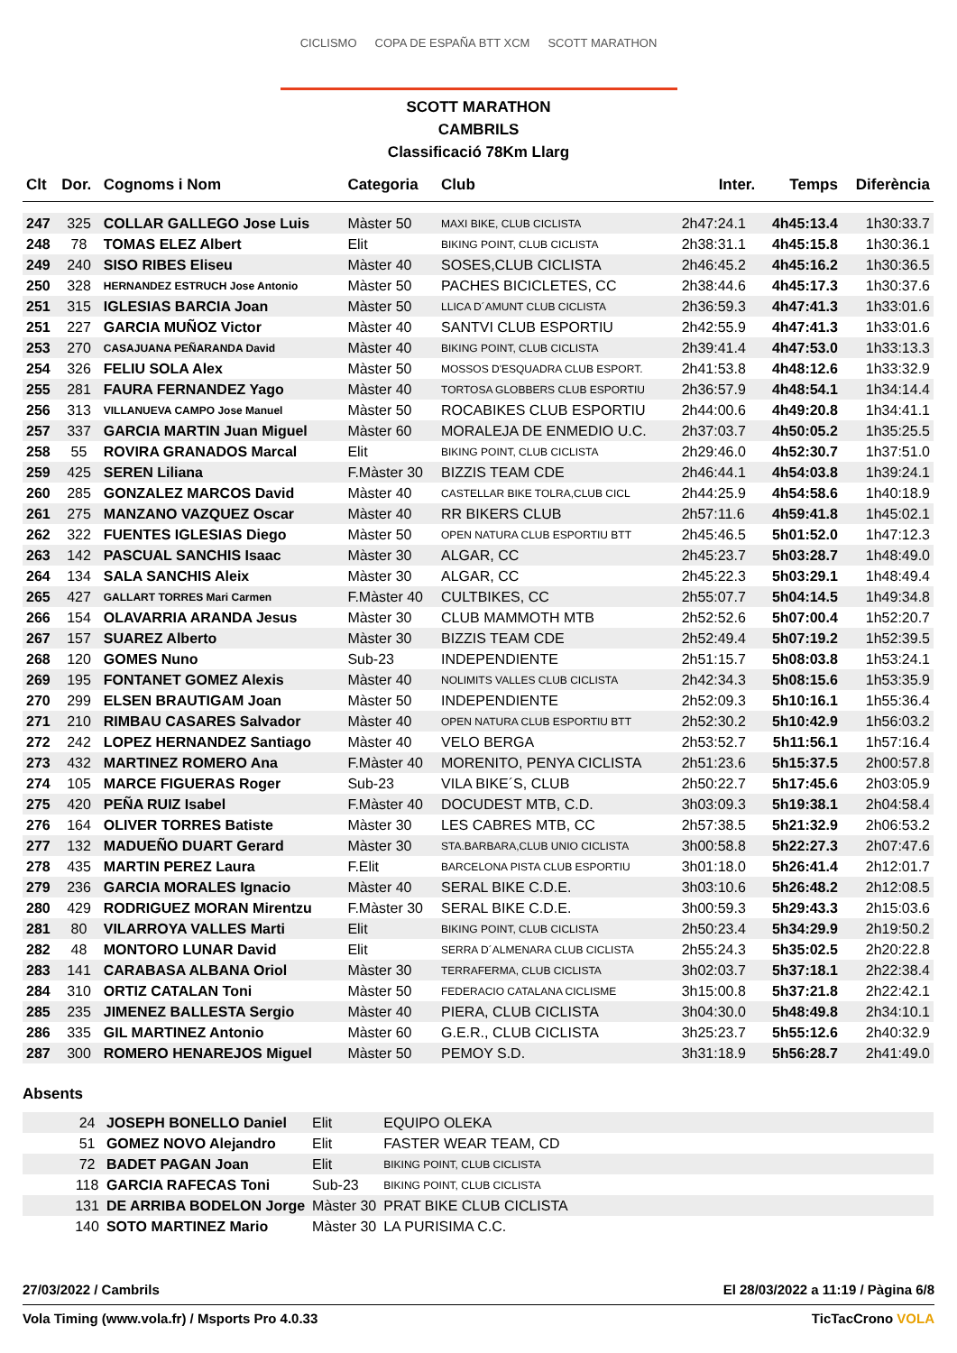CICLISMO COPA DE ESPAÑA BTT XCM SCOTT MARATHON
SCOTT MARATHON
CAMBRILS
Classificació 78Km Llarg
| Clt | Dor. | Cognoms i Nom | Categoria | Club | Inter. | Temps | Diferència |
| --- | --- | --- | --- | --- | --- | --- | --- |
| 247 | 325 | COLLAR GALLEGO Jose Luis | Màster 50 | MAXI BIKE, CLUB CICLISTA | 2h47:24.1 | 4h45:13.4 | 1h30:33.7 |
| 248 | 78 | TOMAS ELEZ Albert | Elit | BIKING POINT, CLUB CICLISTA | 2h38:31.1 | 4h45:15.8 | 1h30:36.1 |
| 249 | 240 | SISO RIBES Eliseu | Màster 40 | SOSES,CLUB CICLISTA | 2h46:45.2 | 4h45:16.2 | 1h30:36.5 |
| 250 | 328 | HERNANDEZ ESTRUCH Jose Antonio | Màster 50 | PACHES BICICLETES, CC | 2h38:44.6 | 4h45:17.3 | 1h30:37.6 |
| 251 | 315 | IGLESIAS BARCIA Joan | Màster 50 | LLICA D´AMUNT CLUB CICLISTA | 2h36:59.3 | 4h47:41.3 | 1h33:01.6 |
| 251 | 227 | GARCIA MUÑOZ Victor | Màster 40 | SANTVI CLUB ESPORTIU | 2h42:55.9 | 4h47:41.3 | 1h33:01.6 |
| 253 | 270 | CASAJUANA PEÑARANDA David | Màster 40 | BIKING POINT, CLUB CICLISTA | 2h39:41.4 | 4h47:53.0 | 1h33:13.3 |
| 254 | 326 | FELIU SOLA Alex | Màster 50 | MOSSOS D'ESQUADRA CLUB ESPORT. | 2h41:53.8 | 4h48:12.6 | 1h33:32.9 |
| 255 | 281 | FAURA FERNANDEZ Yago | Màster 40 | TORTOSA GLOBBERS CLUB ESPORTIU | 2h36:57.9 | 4h48:54.1 | 1h34:14.4 |
| 256 | 313 | VILLANUEVA CAMPO Jose Manuel | Màster 50 | ROCABIKES CLUB ESPORTIU | 2h44:00.6 | 4h49:20.8 | 1h34:41.1 |
| 257 | 337 | GARCIA MARTIN Juan Miguel | Màster 60 | MORALEJA DE ENMEDIO U.C. | 2h37:03.7 | 4h50:05.2 | 1h35:25.5 |
| 258 | 55 | ROVIRA GRANADOS Marcal | Elit | BIKING POINT, CLUB CICLISTA | 2h29:46.0 | 4h52:30.7 | 1h37:51.0 |
| 259 | 425 | SEREN Liliana | F.Màster 30 | BIZZIS TEAM CDE | 2h46:44.1 | 4h54:03.8 | 1h39:24.1 |
| 260 | 285 | GONZALEZ MARCOS David | Màster 40 | CASTELLAR BIKE TOLRA,CLUB CICL | 2h44:25.9 | 4h54:58.6 | 1h40:18.9 |
| 261 | 275 | MANZANO VAZQUEZ Oscar | Màster 40 | RR BIKERS CLUB | 2h57:11.6 | 4h59:41.8 | 1h45:02.1 |
| 262 | 322 | FUENTES IGLESIAS Diego | Màster 50 | OPEN NATURA CLUB ESPORTIU BTT | 2h45:46.5 | 5h01:52.0 | 1h47:12.3 |
| 263 | 142 | PASCUAL SANCHIS Isaac | Màster 30 | ALGAR, CC | 2h45:23.7 | 5h03:28.7 | 1h48:49.0 |
| 264 | 134 | SALA SANCHIS Aleix | Màster 30 | ALGAR, CC | 2h45:22.3 | 5h03:29.1 | 1h48:49.4 |
| 265 | 427 | GALLART TORRES Mari Carmen | F.Màster 40 | CULTBIKES, CC | 2h55:07.7 | 5h04:14.5 | 1h49:34.8 |
| 266 | 154 | OLAVARRIA ARANDA Jesus | Màster 30 | CLUB MAMMOTH MTB | 2h52:52.6 | 5h07:00.4 | 1h52:20.7 |
| 267 | 157 | SUAREZ Alberto | Màster 30 | BIZZIS TEAM CDE | 2h52:49.4 | 5h07:19.2 | 1h52:39.5 |
| 268 | 120 | GOMES Nuno | Sub-23 | INDEPENDIENTE | 2h51:15.7 | 5h08:03.8 | 1h53:24.1 |
| 269 | 195 | FONTANET GOMEZ Alexis | Màster 40 | NOLIMITS VALLES CLUB CICLISTA | 2h42:34.3 | 5h08:15.6 | 1h53:35.9 |
| 270 | 299 | ELSEN BRAUTIGAM Joan | Màster 50 | INDEPENDIENTE | 2h52:09.3 | 5h10:16.1 | 1h55:36.4 |
| 271 | 210 | RIMBAU CASARES Salvador | Màster 40 | OPEN NATURA CLUB ESPORTIU BTT | 2h52:30.2 | 5h10:42.9 | 1h56:03.2 |
| 272 | 242 | LOPEZ HERNANDEZ Santiago | Màster 40 | VELO BERGA | 2h53:52.7 | 5h11:56.1 | 1h57:16.4 |
| 273 | 432 | MARTINEZ ROMERO Ana | F.Màster 40 | MORENITO, PENYA CICLISTA | 2h51:23.6 | 5h15:37.5 | 2h00:57.8 |
| 274 | 105 | MARCE FIGUERAS Roger | Sub-23 | VILA BIKE´S, CLUB | 2h50:22.7 | 5h17:45.6 | 2h03:05.9 |
| 275 | 420 | PEÑA RUIZ Isabel | F.Màster 40 | DOCUDEST MTB, C.D. | 3h03:09.3 | 5h19:38.1 | 2h04:58.4 |
| 276 | 164 | OLIVER TORRES Batiste | Màster 30 | LES CABRES MTB, CC | 2h57:38.5 | 5h21:32.9 | 2h06:53.2 |
| 277 | 132 | MADUEÑO DUART Gerard | Màster 30 | STA.BARBARA,CLUB UNIO CICLISTA | 3h00:58.8 | 5h22:27.3 | 2h07:47.6 |
| 278 | 435 | MARTIN PEREZ Laura | F.Elit | BARCELONA PISTA CLUB ESPORTIU | 3h01:18.0 | 5h26:41.4 | 2h12:01.7 |
| 279 | 236 | GARCIA MORALES Ignacio | Màster 40 | SERAL BIKE C.D.E. | 3h03:10.6 | 5h26:48.2 | 2h12:08.5 |
| 280 | 429 | RODRIGUEZ MORAN Mirentzu | F.Màster 30 | SERAL BIKE C.D.E. | 3h00:59.3 | 5h29:43.3 | 2h15:03.6 |
| 281 | 80 | VILARROYA VALLES Marti | Elit | BIKING POINT, CLUB CICLISTA | 2h50:23.4 | 5h34:29.9 | 2h19:50.2 |
| 282 | 48 | MONTORO LUNAR David | Elit | SERRA D´ALMENARA CLUB CICLISTA | 2h55:24.3 | 5h35:02.5 | 2h20:22.8 |
| 283 | 141 | CARABASA ALBANA Oriol | Màster 30 | TERRAFERMA, CLUB CICLISTA | 3h02:03.7 | 5h37:18.1 | 2h22:38.4 |
| 284 | 310 | ORTIZ CATALAN Toni | Màster 50 | FEDERACIO CATALANA CICLISME | 3h15:00.8 | 5h37:21.8 | 2h22:42.1 |
| 285 | 235 | JIMENEZ BALLESTA Sergio | Màster 40 | PIERA, CLUB CICLISTA | 3h04:30.0 | 5h48:49.8 | 2h34:10.1 |
| 286 | 335 | GIL MARTINEZ Antonio | Màster 60 | G.E.R., CLUB CICLISTA | 3h25:23.7 | 5h55:12.6 | 2h40:32.9 |
| 287 | 300 | ROMERO HENAREJOS Miguel | Màster 50 | PEMOY S.D. | 3h31:18.9 | 5h56:28.7 | 2h41:49.0 |
Absents
| | 24 | JOSEPH BONELLO Daniel | Elit | EQUIPO OLEKA | |
| | 51 | GOMEZ NOVO Alejandro | Elit | FASTER WEAR TEAM, CD | |
| | 72 | BADET PAGAN Joan | Elit | BIKING POINT, CLUB CICLISTA | |
| | 118 | GARCIA RAFECAS Toni | Sub-23 | BIKING POINT, CLUB CICLISTA | |
| | 131 | DE ARRIBA BODELON Jorge | Màster 30 | PRAT BIKE CLUB CICLISTA | |
| | 140 | SOTO MARTINEZ Mario | Màster 30 | LA PURISIMA C.C. | |
27/03/2022 / Cambrils El 28/03/2022 a 11:19 / Pàgina 6/8
Vola Timing (www.vola.fr) / Msports Pro 4.0.33 TicTacCrono VOLA